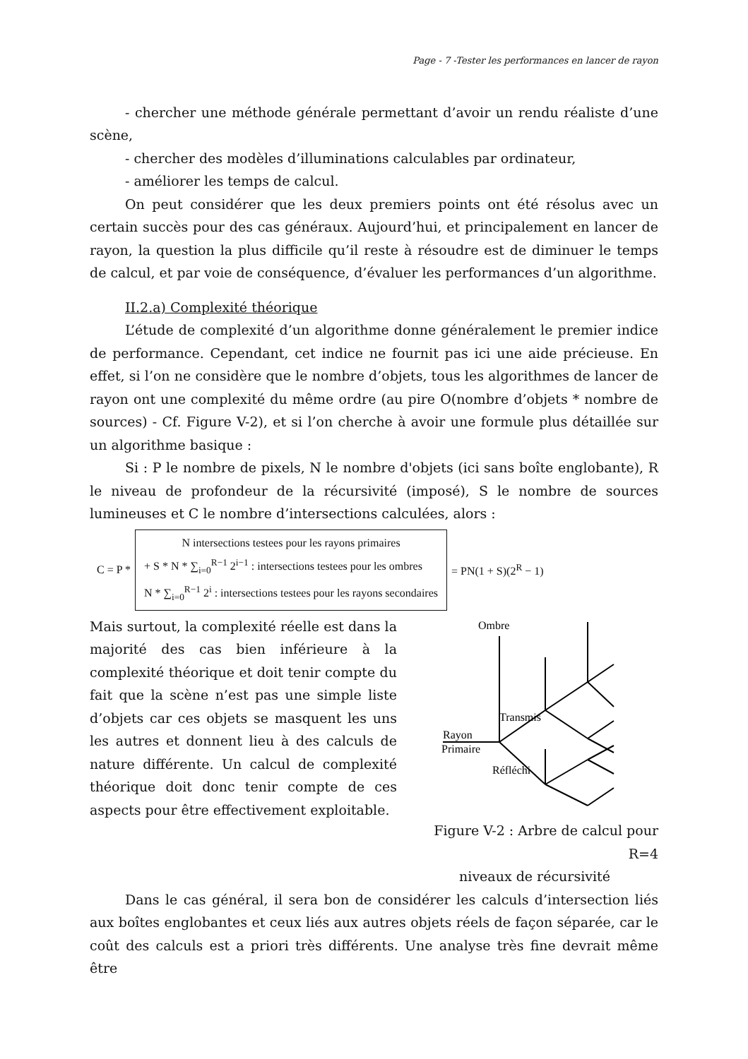Page - 7 -Tester les performances en lancer de rayon
- chercher une méthode générale permettant d’avoir un rendu réaliste d’une scène,
- chercher des modèles d’illuminations calculables par ordinateur,
- améliorer les temps de calcul.
On peut considérer que les deux premiers points ont été résolus avec un certain succès pour des cas généraux. Aujourd’hui, et principalement en lancer de rayon, la question la plus difficile qu’il reste à résoudre est de diminuer le temps de calcul, et par voie de conséquence, d’évaluer les performances d’un algorithme.
II.2.a) Complexité théorique
L’étude de complexité d’un algorithme donne généralement le premier indice de performance. Cependant, cet indice ne fournit pas ici une aide précieuse. En effet, si l’on ne considère que le nombre d’objets, tous les algorithmes de lancer de rayon ont une complexité du même ordre (au pire O(nombre d’objets * nombre de sources) - Cf. Figure V-2), et si l’on cherche à avoir une formule plus détaillée sur un algorithme basique :
Si : P le nombre de pixels, N le nombre d'objets (ici sans boîte englobante), R le niveau de profondeur de la récursivité (imposé), S le nombre de sources lumineuses et C le nombre d’intersections calculées, alors :
C = P *
N intersections testees pour les rayons primaires
+ S * N * ∑<sub>i=0</sub><sup>R−1</sup> 2<sup>i−1</sup> : intersections testees pour les ombres
N * ∑<sub>i=0</sub><sup>R−1</sup> 2<sup>i</sup> : intersections testees pour les rayons secondaires
= PN(1 + S)(2<sup>R</sup> − 1)
Mais surtout, la complexité réelle est dans la majorité des cas bien inférieure à la complexité théorique et doit tenir compte du fait que la scène n’est pas une simple liste d’objets car ces objets se masquent les uns les autres et donnent lieu à des calculs de nature différente. Un calcul de complexité théorique doit donc tenir compte de ces aspects pour être effectivement exploitable.
Ombre
Transmis
Rayon
Primaire
Réfléchi
Figure V-2 : Arbre de calcul pour R=4
niveaux de récursivité
Dans le cas général, il sera bon de considérer les calculs d’intersection liés aux boîtes englobantes et ceux liés aux autres objets réels de façon séparée, car le coût des calculs est a priori très différents. Une analyse très fine devrait même être